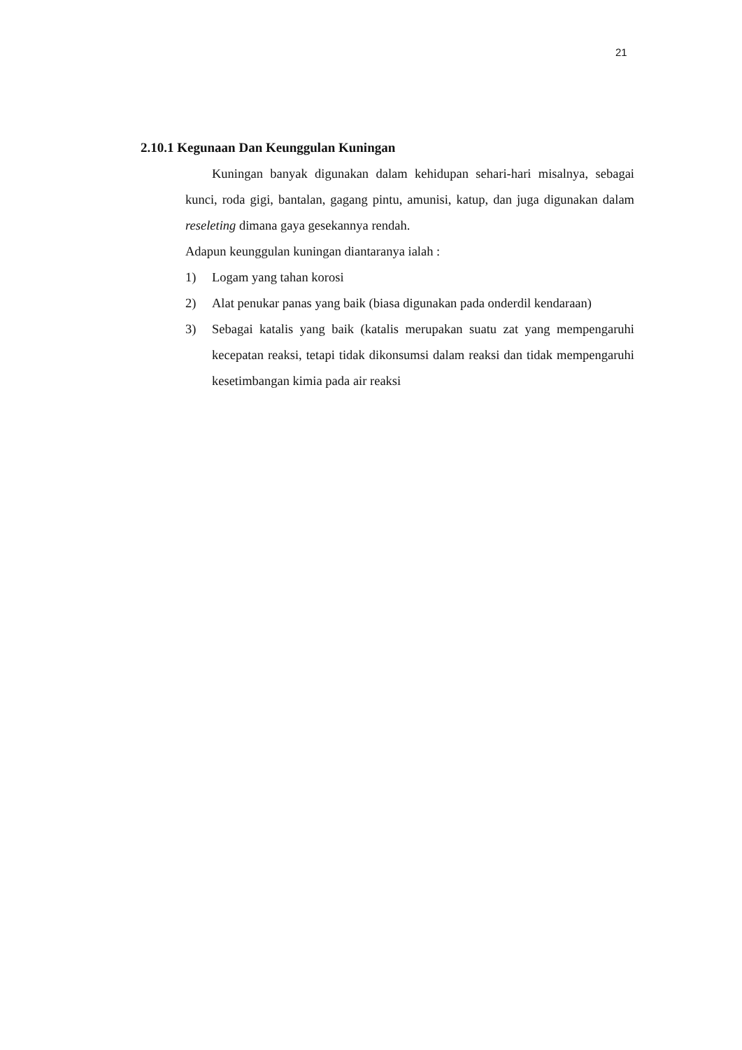21
2.10.1 Kegunaan Dan Keunggulan Kuningan
Kuningan banyak digunakan dalam kehidupan sehari-hari misalnya, sebagai kunci, roda gigi, bantalan, gagang pintu, amunisi, katup, dan juga digunakan dalam reseleting dimana gaya gesekannya rendah.
Adapun keunggulan kuningan diantaranya ialah :
1) Logam yang tahan korosi
2) Alat penukar panas yang baik (biasa digunakan pada onderdil kendaraan)
3) Sebagai katalis yang baik (katalis merupakan suatu zat yang mempengaruhi kecepatan reaksi, tetapi tidak dikonsumsi dalam reaksi dan tidak mempengaruhi kesetimbangan kimia pada air reaksi